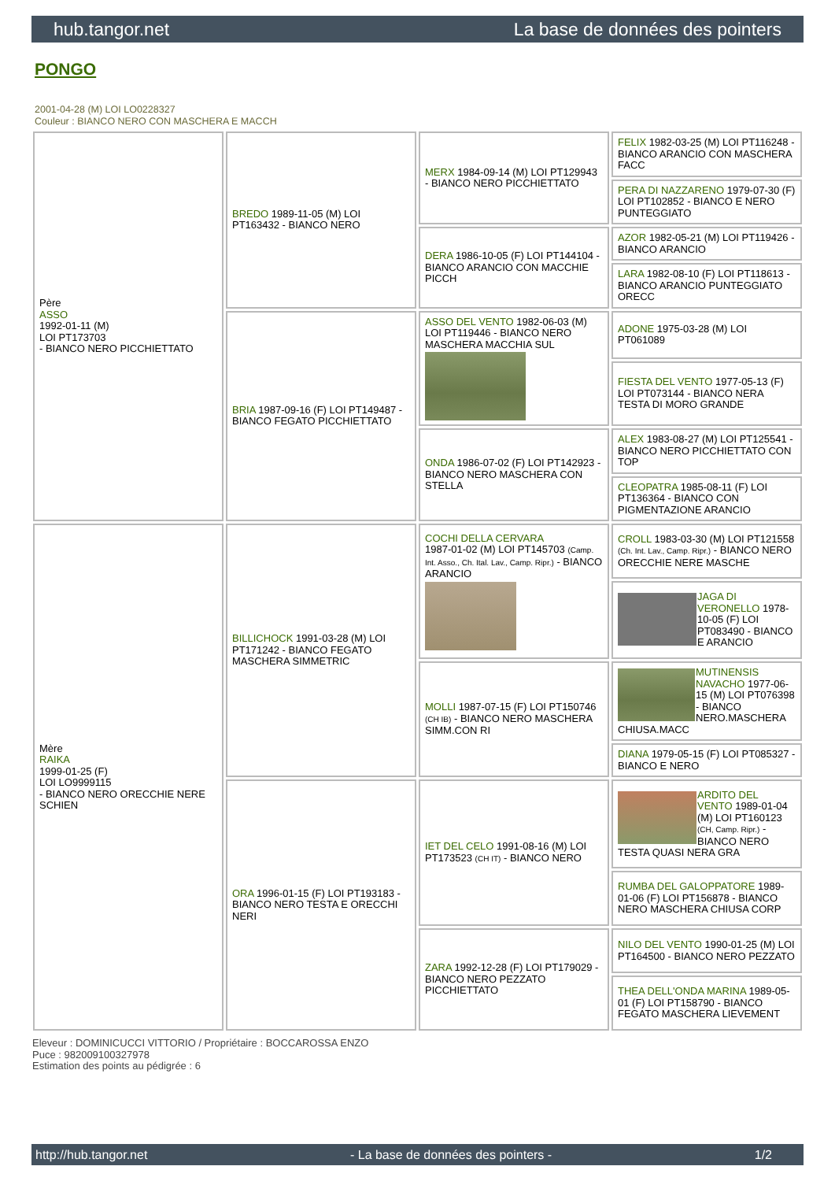hub.tangor.net La base de données des pointers
PONGO
2001-04-28 (M) LOI LO0228327
Couleur : BIANCO NERO CON MASCHERA E MACCH
| Père ASSO 1992-01-11 (M) LOI PT173703 - BIANCO NERO PICCHIETTATO | BREDO 1989-11-05 (M) LOI PT163432 - BIANCO NERO | MERX 1984-09-14 (M) LOI PT129943 - BIANCO NERO PICCHIETTATO | FELIX 1982-03-25 (M) LOI PT116248 - BIANCO ARANCIO CON MASCHERA FACC |
| | | | PERA DI NAZZARENO 1979-07-30 (F) LOI PT102852 - BIANCO E NERO PUNTEGGIATO |
| | | DERA 1986-10-05 (F) LOI PT144104 - BIANCO ARANCIO CON MACCHIE PICCH | AZOR 1982-05-21 (M) LOI PT119426 - BIANCO ARANCIO |
| | | | LARA 1982-08-10 (F) LOI PT118613 - BIANCO ARANCIO PUNTEGGIATO ORECC |
| | BRIA 1987-09-16 (F) LOI PT149487 - BIANCO FEGATO PICCHIETTATO | ASSO DEL VENTO 1982-06-03 (M) LOI PT119446 - BIANCO NERO MASCHERA MACCHIA SUL | ADONE 1975-03-28 (M) LOI PT061089 |
| | | | FIESTA DEL VENTO 1977-05-13 (F) LOI PT073144 - BIANCO NERA TESTA DI MORO GRANDE |
| | | ONDA 1986-07-02 (F) LOI PT142923 - BIANCO NERO MASCHERA CON STELLA | ALEX 1983-08-27 (M) LOI PT125541 - BIANCO NERO PICCHIETTATO CON TOP |
| | | | CLEOPATRA 1985-08-11 (F) LOI PT136364 - BIANCO CON PIGMENTAZIONE ARANCIO |
| Mère RAIKA 1999-01-25 (F) LOI LO9999115 - BIANCO NERO ORECCHIE NERE SCHIEN | BILLICHOCK 1991-03-28 (M) LOI PT171242 - BIANCO FEGATO MASCHERA SIMMETRIC | COCHI DELLA CERVARA 1987-01-02 (M) LOI PT145703 (Camp. Int. Asso., Ch. Ital. Lav., Camp. Ripr.) - BIANCO ARANCIO | CROLL 1983-03-30 (M) LOI PT121558 (Ch. Int. Lav., Camp. Ripr.) - BIANCO NERO ORECCHIE NERE MASCHE |
| | | | JAGA DI VERONELLO 1978-10-05 (F) LOI PT083490 - BIANCO E ARANCIO |
| | | MOLLI 1987-07-15 (F) LOI PT150746 (CH IB) - BIANCO NERO MASCHERA SIMM.CON RI | MUTINENSIS NAVACHO 1977-06-15 (M) LOI PT076398 - BIANCO NERO.MASCHERA CHIUSA.MACC |
| | | | DIANA 1979-05-15 (F) LOI PT085327 - BIANCO E NERO |
| | ORA 1996-01-15 (F) LOI PT193183 - BIANCO NERO TESTA E ORECCHI NERI | IET DEL CELO 1991-08-16 (M) LOI PT173523 (CH IT) - BIANCO NERO | ARDITO DEL VENTO 1989-01-04 (M) LOI PT160123 (CH, Camp. Ripr.) - BIANCO NERO TESTA QUASI NERA GRA |
| | | | RUMBA DEL GALOPPATORE 1989-01-06 (F) LOI PT156878 - BIANCO NERO MASCHERA CHIUSA CORP |
| | | ZARA 1992-12-28 (F) LOI PT179029 - BIANCO NERO PEZZATO PICCHIETTATO | NILO DEL VENTO 1990-01-25 (M) LOI PT164500 - BIANCO NERO PEZZATO |
| | | | THEA DELL'ONDA MARINA 1989-05-01 (F) LOI PT158790 - BIANCO FEGATO MASCHERA LIEVEMENT |
Eleveur : DOMINICUCCI VITTORIO / Propriétaire : BOCCAROSSA ENZO
Puce : 982009100327978
Estimation des points au pédigrée : 6
http://hub.tangor.net - La base de données des pointers - 1/2